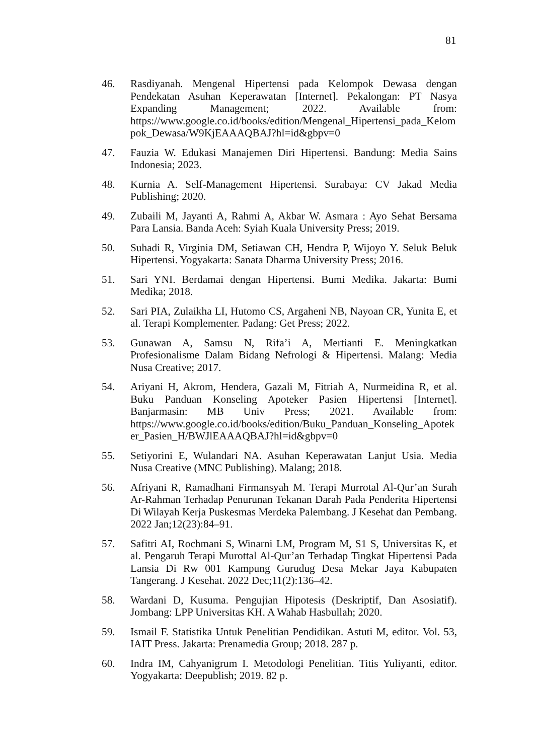81
46. Rasdiyanah. Mengenal Hipertensi pada Kelompok Dewasa dengan Pendekatan Asuhan Keperawatan [Internet]. Pekalongan: PT Nasya Expanding Management; 2022. Available from: https://www.google.co.id/books/edition/Mengenal_Hipertensi_pada_Kelompok_Dewasa/W9KjEAAAQBAJ?hl=id&gbpv=0
47. Fauzia W. Edukasi Manajemen Diri Hipertensi. Bandung: Media Sains Indonesia; 2023.
48. Kurnia A. Self-Management Hipertensi. Surabaya: CV Jakad Media Publishing; 2020.
49. Zubaili M, Jayanti A, Rahmi A, Akbar W. Asmara : Ayo Sehat Bersama Para Lansia. Banda Aceh: Syiah Kuala University Press; 2019.
50. Suhadi R, Virginia DM, Setiawan CH, Hendra P, Wijoyo Y. Seluk Beluk Hipertensi. Yogyakarta: Sanata Dharma University Press; 2016.
51. Sari YNI. Berdamai dengan Hipertensi. Bumi Medika. Jakarta: Bumi Medika; 2018.
52. Sari PIA, Zulaikha LI, Hutomo CS, Argaheni NB, Nayoan CR, Yunita E, et al. Terapi Komplementer. Padang: Get Press; 2022.
53. Gunawan A, Samsu N, Rifa’i A, Mertianti E. Meningkatkan Profesionalisme Dalam Bidang Nefrologi & Hipertensi. Malang: Media Nusa Creative; 2017.
54. Ariyani H, Akrom, Hendera, Gazali M, Fitriah A, Nurmeidina R, et al. Buku Panduan Konseling Apoteker Pasien Hipertensi [Internet]. Banjarmasin: MB Univ Press; 2021. Available from: https://www.google.co.id/books/edition/Buku_Panduan_Konseling_Apoteker_Pasien_H/BWJlEAAAQBAJ?hl=id&gbpv=0
55. Setiyorini E, Wulandari NA. Asuhan Keperawatan Lanjut Usia. Media Nusa Creative (MNC Publishing). Malang; 2018.
56. Afriyani R, Ramadhani Firmansyah M. Terapi Murrotal Al-Qur’an Surah Ar-Rahman Terhadap Penurunan Tekanan Darah Pada Penderita Hipertensi Di Wilayah Kerja Puskesmas Merdeka Palembang. J Kesehat dan Pembang. 2022 Jan;12(23):84–91.
57. Safitri AI, Rochmani S, Winarni LM, Program M, S1 S, Universitas K, et al. Pengaruh Terapi Murottal Al-Qur’an Terhadap Tingkat Hipertensi Pada Lansia Di Rw 001 Kampung Gurudug Desa Mekar Jaya Kabupaten Tangerang. J Kesehat. 2022 Dec;11(2):136–42.
58. Wardani D, Kusuma. Pengujian Hipotesis (Deskriptif, Dan Asosiatif). Jombang: LPP Universitas KH. A Wahab Hasbullah; 2020.
59. Ismail F. Statistika Untuk Penelitian Pendidikan. Astuti M, editor. Vol. 53, IAIT Press. Jakarta: Prenamedia Group; 2018. 287 p.
60. Indra IM, Cahyanigrum I. Metodologi Penelitian. Titis Yuliyanti, editor. Yogyakarta: Deepublish; 2019. 82 p.